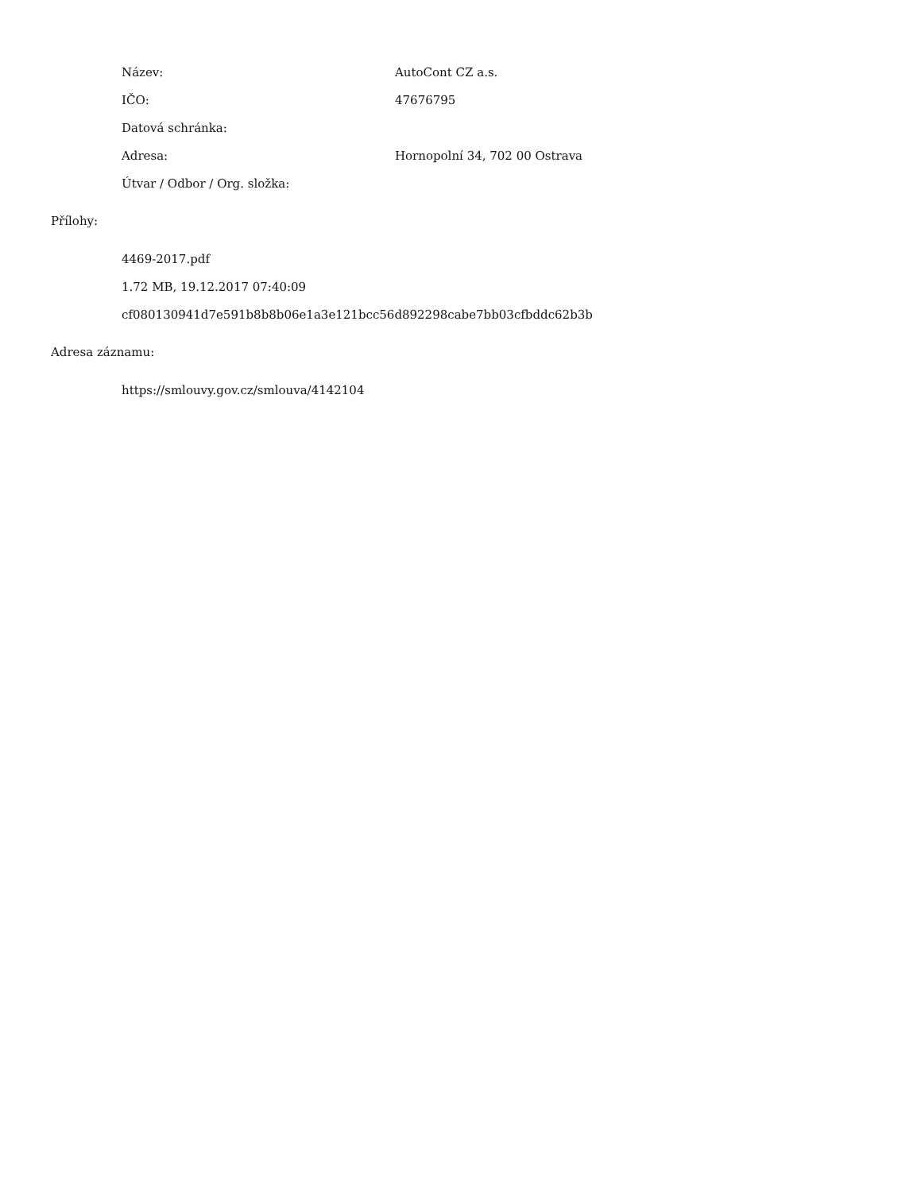Název: AutoCont CZ a.s.
IČO: 47676795
Datová schránka:
Adresa: Hornopolní 34, 702 00 Ostrava
Útvar / Odbor / Org. složka:
Přílohy:
4469-2017.pdf
1.72 MB, 19.12.2017 07:40:09
cf080130941d7e591b8b8b06e1a3e121bcc56d892298cabe7bb03cfbddc62b3b
Adresa záznamu:
https://smlouvy.gov.cz/smlouva/4142104